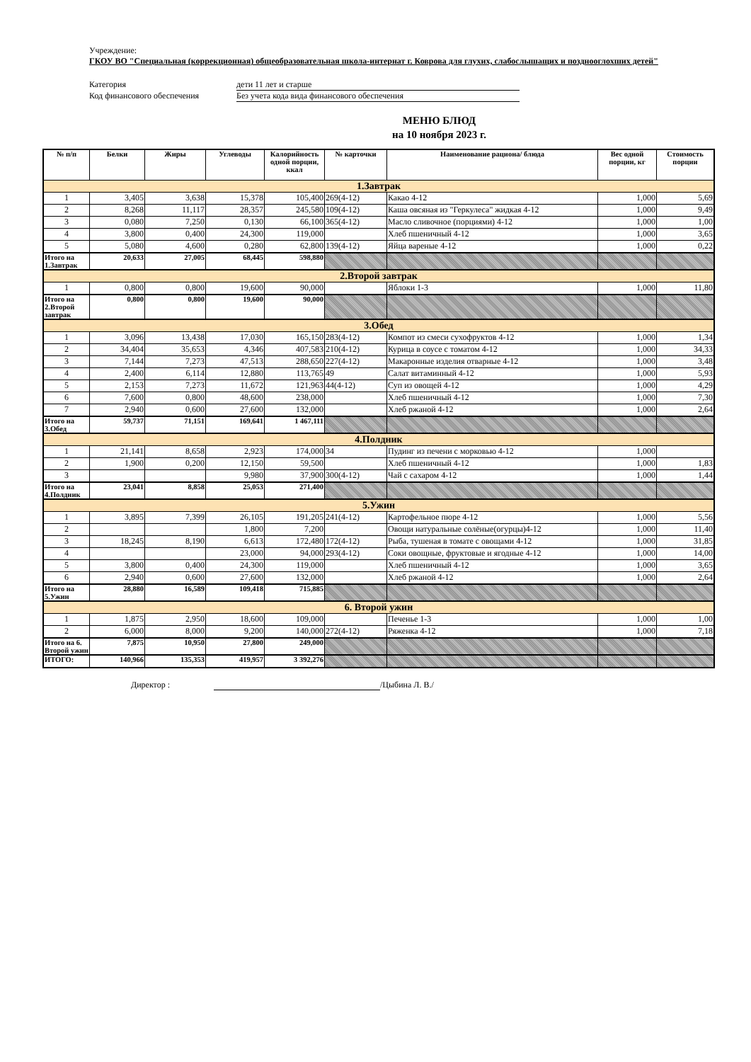Учреждение:
ГКОУ ВО "Специальная (коррекционная) общеобразовательная школа-интернат г. Коврова для глухих, слабослышащих и позднооглохших детей"
Категория
дети 11 лет и старше
Код финансового обеспечения
Без учета кода вида финансового обеспечения
МЕНЮ БЛЮД
на 10 ноября 2023 г.
| № п/п | Белки | Жиры | Углеводы | Калорийность одной порции, ккал | № карточки | Наименование рациона/ блюда | Вес одной порции, кг | Стоимость порции |
| --- | --- | --- | --- | --- | --- | --- | --- | --- |
| 1.Завтрак | | | | | | | | |
| 1 | 3,405 | 3,638 | 15,378 | 105,400 | 269(4-12) | Какао 4-12 | 1,000 | 5,69 |
| 2 | 8,268 | 11,117 | 28,357 | 245,580 | 109(4-12) | Каша овсяная из "Геркулеса" жидкая 4-12 | 1,000 | 9,49 |
| 3 | 0,080 | 7,250 | 0,130 | 66,100 | 365(4-12) | Масло сливочное (порциями) 4-12 | 1,000 | 1,00 |
| 4 | 3,800 | 0,400 | 24,300 | 119,000 | | Хлеб пшеничный 4-12 | 1,000 | 3,65 |
| 5 | 5,080 | 4,600 | 0,280 | 62,800 | 139(4-12) | Яйца вареные 4-12 | 1,000 | 0,22 |
| Итого на 1.Завтрак | 20,633 | 27,005 | 68,445 | 598,880 | | | | |
| 2.Второй завтрак | | | | | | | | |
| 1 | 0,800 | 0,800 | 19,600 | 90,000 | | Яблоки 1-3 | 1,000 | 11,80 |
| Итого на 2.Второй завтрак | 0,800 | 0,800 | 19,600 | 90,000 | | | | |
| 3.Обед | | | | | | | | |
| 1 | 3,096 | 13,438 | 17,030 | 165,150 | 283(4-12) | Компот из смеси сухофруктов 4-12 | 1,000 | 1,34 |
| 2 | 34,404 | 35,653 | 4,346 | 407,583 | 210(4-12) | Курица в соусе с томатом 4-12 | 1,000 | 34,33 |
| 3 | 7,144 | 7,273 | 47,513 | 288,650 | 227(4-12) | Макаронные изделия отварные 4-12 | 1,000 | 3,48 |
| 4 | 2,400 | 6,114 | 12,880 | 113,765 | 49 | Салат витаминный 4-12 | 1,000 | 5,93 |
| 5 | 2,153 | 7,273 | 11,672 | 121,963 | 44(4-12) | Суп из овощей 4-12 | 1,000 | 4,29 |
| 6 | 7,600 | 0,800 | 48,600 | 238,000 | | Хлеб пшеничный 4-12 | 1,000 | 7,30 |
| 7 | 2,940 | 0,600 | 27,600 | 132,000 | | Хлеб ржаной 4-12 | 1,000 | 2,64 |
| Итого на 3.Обед | 59,737 | 71,151 | 169,641 | 1 467,111 | | | | |
| 4.Полдник | | | | | | | | |
| 1 | 21,141 | 8,658 | 2,923 | 174,000 | 34 | Пудинг из печени с морковью 4-12 | 1,000 | |
| 2 | 1,900 | 0,200 | 12,150 | 59,500 | | Хлеб пшеничный 4-12 | 1,000 | 1,83 |
| 3 | | | 9,980 | 37,900 | 300(4-12) | Чай с сахаром 4-12 | 1,000 | 1,44 |
| Итого на 4.Полдник | 23,041 | 8,858 | 25,053 | 271,400 | | | | |
| 5.Ужин | | | | | | | | |
| 1 | 3,895 | 7,399 | 26,105 | 191,205 | 241(4-12) | Картофельное пюре 4-12 | 1,000 | 5,56 |
| 2 | | | 1,800 | 7,200 | | Овощи натуральные солёные(огурцы)4-12 | 1,000 | 11,40 |
| 3 | 18,245 | 8,190 | 6,613 | 172,480 | 172(4-12) | Рыба, тушеная в томате с овощами 4-12 | 1,000 | 31,85 |
| 4 | | | 23,000 | 94,000 | 293(4-12) | Соки овощные, фруктовые и ягодные 4-12 | 1,000 | 14,00 |
| 5 | 3,800 | 0,400 | 24,300 | 119,000 | | Хлеб пшеничный 4-12 | 1,000 | 3,65 |
| 6 | 2,940 | 0,600 | 27,600 | 132,000 | | Хлеб ржаной 4-12 | 1,000 | 2,64 |
| Итого на 5.Ужин | 28,880 | 16,589 | 109,418 | 715,885 | | | | |
| 6. Второй ужин | | | | | | | | |
| 1 | 1,875 | 2,950 | 18,600 | 109,000 | | Печенье 1-3 | 1,000 | 1,00 |
| 2 | 6,000 | 8,000 | 9,200 | 140,000 | 272(4-12) | Ряженка 4-12 | 1,000 | 7,18 |
| Итого на 6. Второй ужин | 7,875 | 10,950 | 27,800 | 249,000 | | | | |
| ИТОГО: | 140,966 | 135,353 | 419,957 | 3 392,276 | | | | |
Директор : /Цыбина Л. В./